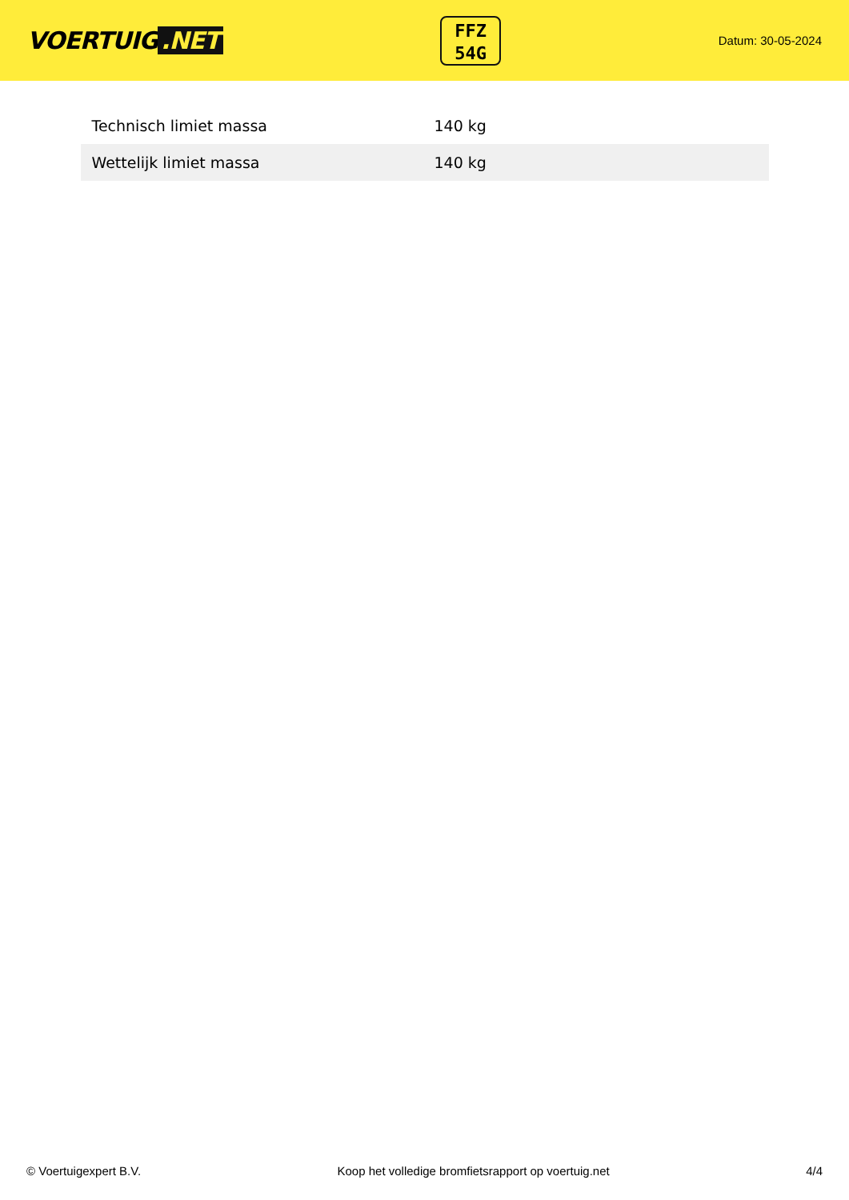VOERTUIG.NET
FFZ
54G
Datum: 30-05-2024
| Technisch limiet massa | 140 kg |
| Wettelijk limiet massa | 140 kg |
© Voertuigexpert B.V. Koop het volledige bromfietsrapport op voertuig.net 4/4